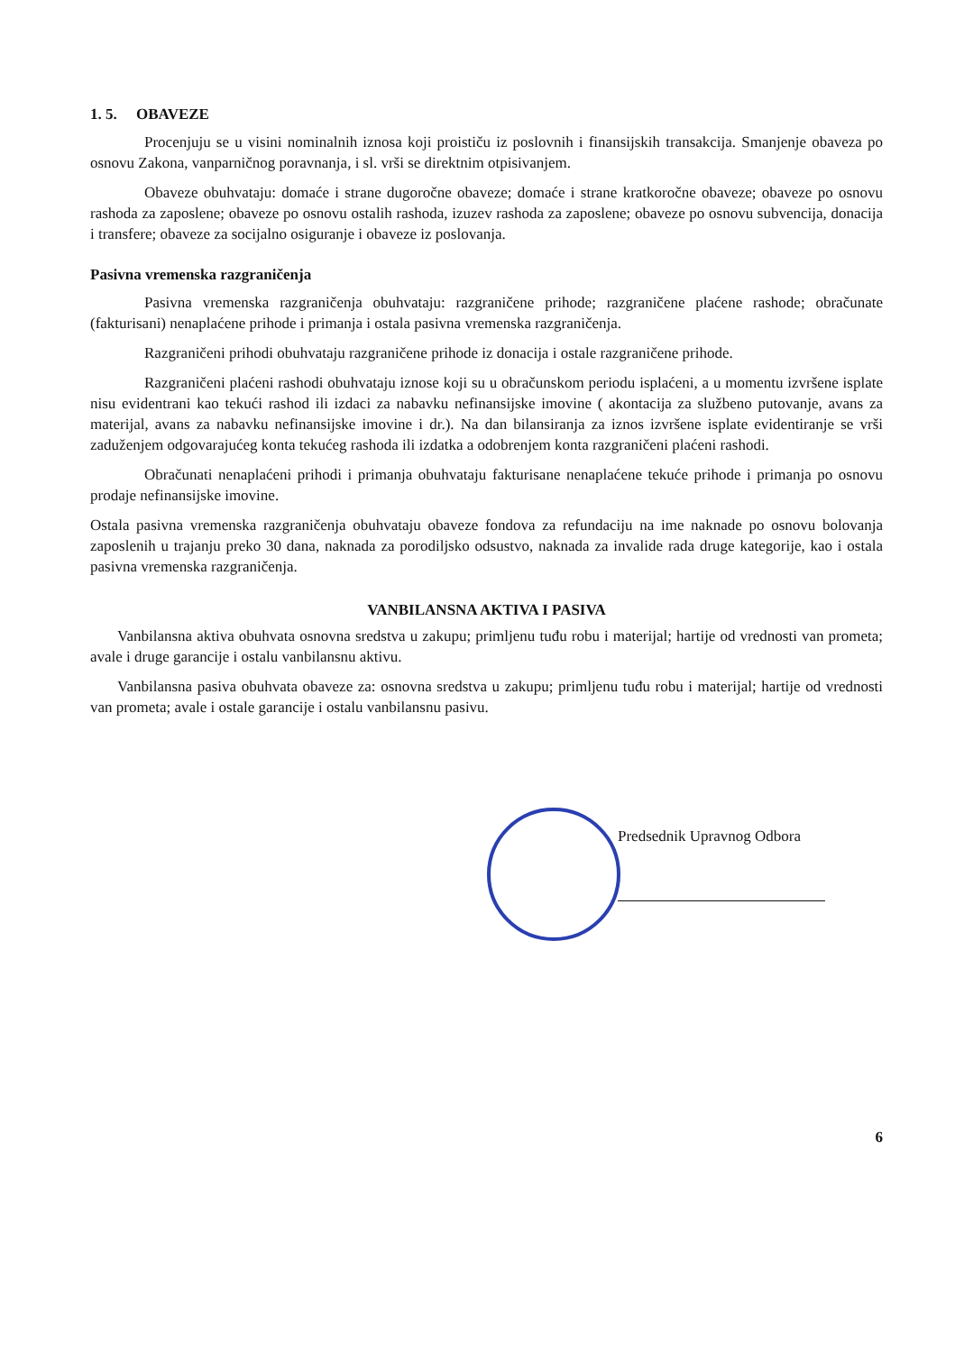1. 5. OBAVEZE
Procenjuju se u visini nominalnih iznosa koji proističu iz poslovnih i finansijskih transakcija. Smanjenje obaveza po osnovu Zakona, vanparničnog poravnanja, i sl. vrši se direktnim otpisivanjem.
Obaveze obuhvataju: domaće i strane dugoročne obaveze; domaće i strane kratkoročne obaveze; obaveze po osnovu rashoda za zaposlene; obaveze po osnovu ostalih rashoda, izuzev rashoda za zaposlene; obaveze po osnovu subvencija, donacija i transfere; obaveze za socijalno osiguranje i obaveze iz poslovanja.
Pasivna vremenska razgraničenja
Pasivna vremenska razgraničenja obuhvataju: razgraničene prihode; razgraničene plaćene rashode; obračunate (fakturisani) nenaplaćene prihode i primanja i ostala pasivna vremenska razgraničenja.
Razgraničeni prihodi obuhvataju razgraničene prihode iz donacija i ostale razgraničene prihode.
Razgraničeni plaćeni rashodi obuhvataju iznose koji su u obračunskom periodu isplaćeni, a u momentu izvršene isplate nisu evidentrani kao tekući rashod ili izdaci za nabavku nefinansijske imovine ( akontacija za službeno putovanje, avans za materijal, avans za nabavku nefinansijske imovine i dr.). Na dan bilansiranja za iznos izvršene isplate evidentiranje se vrši zaduženjem odgovarajućeg konta tekućeg rashoda ili izdatka a odobrenjem konta razgraničeni plaćeni rashodi.
Obračunati nenaplaćeni prihodi i primanja obuhvataju fakturisane nenaplaćene tekuće prihode i primanja po osnovu prodaje nefinansijske imovine.
Ostala pasivna vremenska razgraničenja obuhvataju obaveze fondova za refundaciju na ime naknade po osnovu bolovanja zaposlenih u trajanju preko 30 dana, naknada za porodiljsko odsustvo, naknada za invalide rada druge kategorije, kao i ostala pasivna vremenska razgraničenja.
VANBILANSNA AKTIVA I PASIVA
Vanbilansna aktiva obuhvata osnovna sredstva u zakupu; primljenu tuđu robu i materijal; hartije od vrednosti van prometa; avale i druge garancije i ostalu vanbilansnu aktivu.
Vanbilansna pasiva obuhvata obaveze za: osnovna sredstva u zakupu; primljenu tuđu robu i materijal; hartije od vrednosti van prometa; avale i ostale garancije i ostalu vanbilansnu pasivu.
Predsednik Upravnog Odbora
6